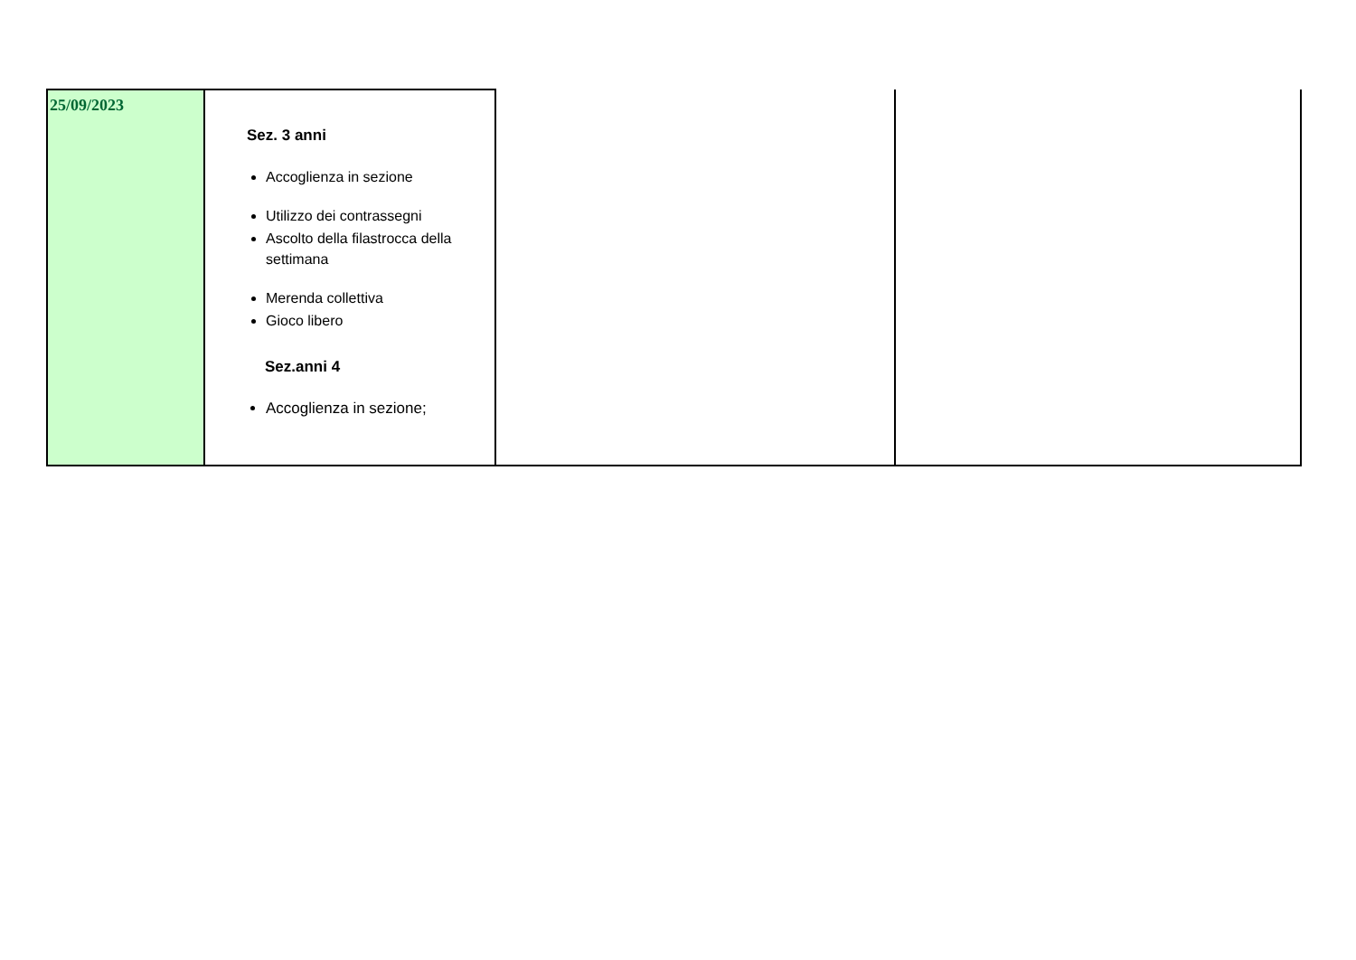| 25/09/2023 | Sez. 3 anni Accoglienza in sezione Utilizzo dei contrassegni Ascolto della filastrocca della settimana Merenda collettiva Gioco libero Sez.anni 4 Accoglienza in sezione; | | |